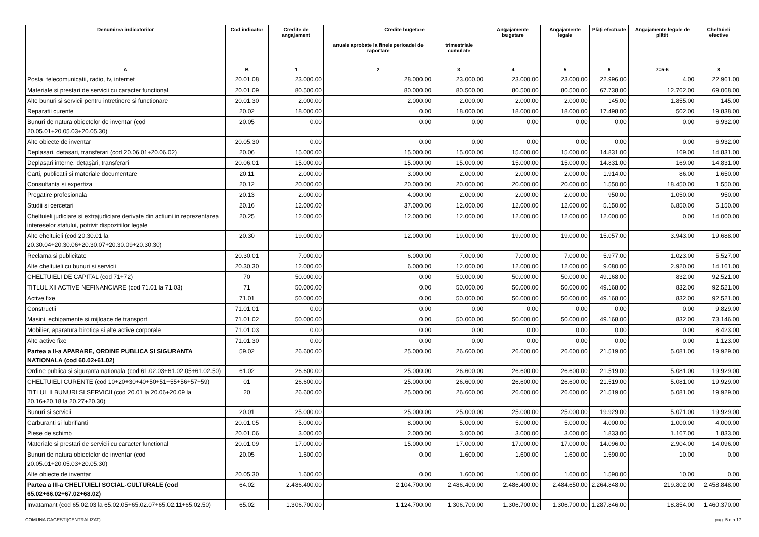| Denumirea indicatorilor | Cod indicator | Credite de angajament | Credite bugetare | | Angajamente bugetare | Angajamente legale | Plăţi efectuate | Angajamente legale de plătit | Cheltuieli efective |
| --- | --- | --- | --- | --- | --- | --- | --- | --- | --- |
| | | | anuale aprobate la finele perioadei de raportare | trimestriale cumulate | | | | | |
| A | B | 1 | 2 | 3 | 4 | 5 | 6 | 7=5-6 | 8 |
| Posta, telecomunicatii, radio, tv, internet | 20.01.08 | 23.000.00 | 28.000.00 | 23.000.00 | 23.000.00 | 23.000.00 | 22.996.00 | 4.00 | 22.961.00 |
| Materiale si prestari de servicii cu caracter functional | 20.01.09 | 80.500.00 | 80.000.00 | 80.500.00 | 80.500.00 | 80.500.00 | 67.738.00 | 12.762.00 | 69.068.00 |
| Alte bunuri si servicii pentru intretinere si functionare | 20.01.30 | 2.000.00 | 2.000.00 | 2.000.00 | 2.000.00 | 2.000.00 | 145.00 | 1.855.00 | 145.00 |
| Reparatii curente | 20.02 | 18.000.00 | 0.00 | 18.000.00 | 18.000.00 | 18.000.00 | 17.498.00 | 502.00 | 19.838.00 |
| Bunuri de natura obiectelor de inventar (cod 20.05.01+20.05.03+20.05.30) | 20.05 | 0.00 | 0.00 | 0.00 | 0.00 | 0.00 | 0.00 | 0.00 | 6.932.00 |
| Alte obiecte de inventar | 20.05.30 | 0.00 | 0.00 | 0.00 | 0.00 | 0.00 | 0.00 | 0.00 | 6.932.00 |
| Deplasari, detasari, transferari (cod 20.06.01+20.06.02) | 20.06 | 15.000.00 | 15.000.00 | 15.000.00 | 15.000.00 | 15.000.00 | 14.831.00 | 169.00 | 14.831.00 |
| Deplasari interne, detaşări, transferari | 20.06.01 | 15.000.00 | 15.000.00 | 15.000.00 | 15.000.00 | 15.000.00 | 14.831.00 | 169.00 | 14.831.00 |
| Carti, publicatii si materiale documentare | 20.11 | 2.000.00 | 3.000.00 | 2.000.00 | 2.000.00 | 2.000.00 | 1.914.00 | 86.00 | 1.650.00 |
| Consultanta si expertiza | 20.12 | 20.000.00 | 20.000.00 | 20.000.00 | 20.000.00 | 20.000.00 | 1.550.00 | 18.450.00 | 1.550.00 |
| Pregatire profesionala | 20.13 | 2.000.00 | 4.000.00 | 2.000.00 | 2.000.00 | 2.000.00 | 950.00 | 1.050.00 | 950.00 |
| Studii si cercetari | 20.16 | 12.000.00 | 37.000.00 | 12.000.00 | 12.000.00 | 12.000.00 | 5.150.00 | 6.850.00 | 5.150.00 |
| Cheltuieli judiciare si extrajudiciare derivate din actiuni in reprezentarea intereselor statului, potrivit dispozitiilor legale | 20.25 | 12.000.00 | 12.000.00 | 12.000.00 | 12.000.00 | 12.000.00 | 12.000.00 | 0.00 | 14.000.00 |
| Alte cheltuieli (cod 20.30.01 la 20.30.04+20.30.06+20.30.07+20.30.09+20.30.30) | 20.30 | 19.000.00 | 12.000.00 | 19.000.00 | 19.000.00 | 19.000.00 | 15.057.00 | 3.943.00 | 19.688.00 |
| Reclama si publicitate | 20.30.01 | 7.000.00 | 6.000.00 | 7.000.00 | 7.000.00 | 7.000.00 | 5.977.00 | 1.023.00 | 5.527.00 |
| Alte cheltuieli cu bunuri si servicii | 20.30.30 | 12.000.00 | 6.000.00 | 12.000.00 | 12.000.00 | 12.000.00 | 9.080.00 | 2.920.00 | 14.161.00 |
| CHELTUIELI DE CAPITAL (cod 71+72) | 70 | 50.000.00 | 0.00 | 50.000.00 | 50.000.00 | 50.000.00 | 49.168.00 | 832.00 | 92.521.00 |
| TITLUL XII ACTIVE NEFINANCIARE (cod 71.01 la 71.03) | 71 | 50.000.00 | 0.00 | 50.000.00 | 50.000.00 | 50.000.00 | 49.168.00 | 832.00 | 92.521.00 |
| Active fixe | 71.01 | 50.000.00 | 0.00 | 50.000.00 | 50.000.00 | 50.000.00 | 49.168.00 | 832.00 | 92.521.00 |
| Constructii | 71.01.01 | 0.00 | 0.00 | 0.00 | 0.00 | 0.00 | 0.00 | 0.00 | 9.829.00 |
| Masini, echipamente si mijloace de transport | 71.01.02 | 50.000.00 | 0.00 | 50.000.00 | 50.000.00 | 50.000.00 | 49.168.00 | 832.00 | 73.146.00 |
| Mobilier, aparatura birotica si alte active corporale | 71.01.03 | 0.00 | 0.00 | 0.00 | 0.00 | 0.00 | 0.00 | 0.00 | 8.423.00 |
| Alte active fixe | 71.01.30 | 0.00 | 0.00 | 0.00 | 0.00 | 0.00 | 0.00 | 0.00 | 1.123.00 |
| Partea a II-a APARARE, ORDINE PUBLICA SI SIGURANTA NATIONALA (cod 60.02+61.02) | 59.02 | 26.600.00 | 25.000.00 | 26.600.00 | 26.600.00 | 26.600.00 | 21.519.00 | 5.081.00 | 19.929.00 |
| Ordine publica si siguranta nationala (cod 61.02.03+61.02.05+61.02.50) | 61.02 | 26.600.00 | 25.000.00 | 26.600.00 | 26.600.00 | 26.600.00 | 21.519.00 | 5.081.00 | 19.929.00 |
| CHELTUIELI CURENTE (cod 10+20+30+40+50+51+55+56+57+59) | 01 | 26.600.00 | 25.000.00 | 26.600.00 | 26.600.00 | 26.600.00 | 21.519.00 | 5.081.00 | 19.929.00 |
| TITLUL II BUNURI SI SERVICII (cod 20.01 la 20.06+20.09 la 20.16+20.18 la 20.27+20.30) | 20 | 26.600.00 | 25.000.00 | 26.600.00 | 26.600.00 | 26.600.00 | 21.519.00 | 5.081.00 | 19.929.00 |
| Bunuri si servicii | 20.01 | 25.000.00 | 25.000.00 | 25.000.00 | 25.000.00 | 25.000.00 | 19.929.00 | 5.071.00 | 19.929.00 |
| Carburanti si lubrifianti | 20.01.05 | 5.000.00 | 8.000.00 | 5.000.00 | 5.000.00 | 5.000.00 | 4.000.00 | 1.000.00 | 4.000.00 |
| Piese de schimb | 20.01.06 | 3.000.00 | 2.000.00 | 3.000.00 | 3.000.00 | 3.000.00 | 1.833.00 | 1.167.00 | 1.833.00 |
| Materiale si prestari de servicii cu caracter functional | 20.01.09 | 17.000.00 | 15.000.00 | 17.000.00 | 17.000.00 | 17.000.00 | 14.096.00 | 2.904.00 | 14.096.00 |
| Bunuri de natura obiectelor de inventar (cod 20.05.01+20.05.03+20.05.30) | 20.05 | 1.600.00 | 0.00 | 1.600.00 | 1.600.00 | 1.600.00 | 1.590.00 | 10.00 | 0.00 |
| Alte obiecte de inventar | 20.05.30 | 1.600.00 | 0.00 | 1.600.00 | 1.600.00 | 1.600.00 | 1.590.00 | 10.00 | 0.00 |
| Partea a III-a CHELTUIELI SOCIAL-CULTURALE (cod 65.02+66.02+67.02+68.02) | 64.02 | 2.486.400.00 | 2.104.700.00 | 2.486.400.00 | 2.486.400.00 | 2.484.650.00 | 2.264.848.00 | 219.802.00 | 2.458.848.00 |
| Invatamant (cod 65.02.03 la 65.02.05+65.02.07+65.02.11+65.02.50) | 65.02 | 1.306.700.00 | 1.124.700.00 | 1.306.700.00 | 1.306.700.00 | 1.306.700.00 | 1.287.846.00 | 18.854.00 | 1.460.370.00 |
COMUNA GAGESTI(CENTRALIZAT) pag. 5 din 17